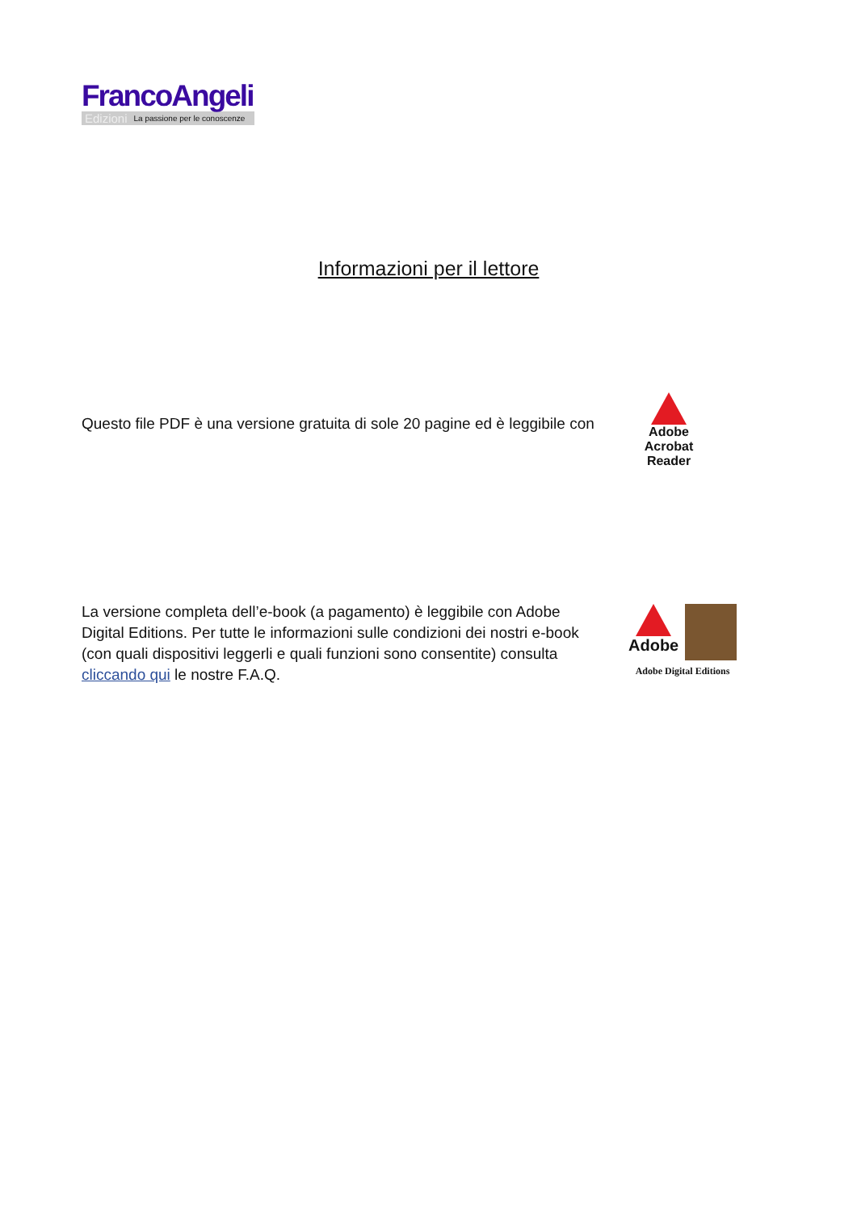FrancoAngeli
Edizioni La passione per le conoscenze
Informazioni per il lettore
Questo file PDF è una versione gratuita di sole 20 pagine ed è leggibile con
Adobe Acrobat
Reader
La versione completa dell’e-book (a pagamento) è leggibile con Adobe Digital Editions. Per tutte le informazioni sulle condizioni dei nostri e-book (con quali dispositivi leggerli e quali funzioni sono consentite) consulta cliccando qui le nostre F.A.Q.
Adobe
Adobe Digital Editions